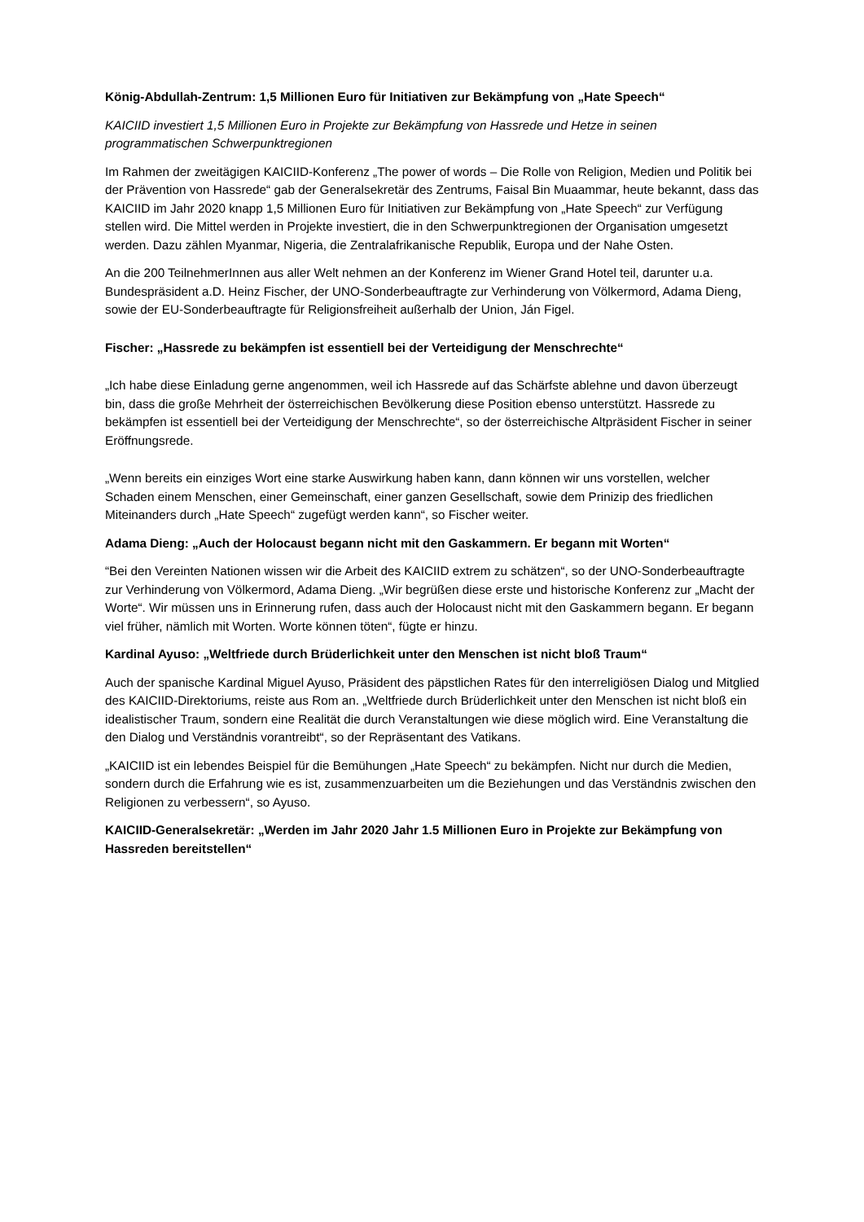König-Abdullah-Zentrum: 1,5 Millionen Euro für Initiativen zur Bekämpfung von „Hate Speech“
KAICIID investiert 1,5 Millionen Euro in Projekte zur Bekämpfung von Hassrede und Hetze in seinen programmatischen Schwerpunktregionen
Im Rahmen der zweitägigen KAICIID-Konferenz „The power of words – Die Rolle von Religion, Medien und Politik bei der Prävention von Hassrede“ gab der Generalsekretär des Zentrums, Faisal Bin Muaammar, heute bekannt, dass das KAICIID im Jahr 2020 knapp 1,5 Millionen Euro für Initiativen zur Bekämpfung von „Hate Speech“ zur Verfügung stellen wird. Die Mittel werden in Projekte investiert, die in den Schwerpunktregionen der Organisation umgesetzt werden. Dazu zählen Myanmar, Nigeria, die Zentralafrikanische Republik, Europa und der Nahe Osten.
An die 200 TeilnehmerInnen aus aller Welt nehmen an der Konferenz im Wiener Grand Hotel teil, darunter u.a. Bundespräsident a.D. Heinz Fischer, der UNO-Sonderbeauftragte zur Verhinderung von Völkermord, Adama Dieng, sowie der EU-Sonderbeauftragte für Religionsfreiheit außerhalb der Union, Ján Figel.
Fischer: „Hassrede zu bekämpfen ist essentiell bei der Verteidigung der Menschrechte“
„Ich habe diese Einladung gerne angenommen, weil ich Hassrede auf das Schärfste ablehne und davon überzeugt bin, dass die große Mehrheit der österreichischen Bevölkerung diese Position ebenso unterstützt. Hassrede zu bekämpfen ist essentiell bei der Verteidigung der Menschrechte“, so der österreichische Altpräsident Fischer in seiner Eröffnungsrede.
„Wenn bereits ein einziges Wort eine starke Auswirkung haben kann, dann können wir uns vorstellen, welcher Schaden einem Menschen, einer Gemeinschaft, einer ganzen Gesellschaft, sowie dem Prinizip des friedlichen Miteinanders durch „Hate Speech“ zugefügt werden kann“, so Fischer weiter.
Adama Dieng: „Auch der Holocaust begann nicht mit den Gaskammern. Er begann mit Worten“
“Bei den Vereinten Nationen wissen wir die Arbeit des KAICIID extrem zu schätzen“, so der UNO-Sonderbeauftragte zur Verhinderung von Völkermord, Adama Dieng. „Wir begrüßen diese erste und historische Konferenz zur „Macht der Worte“. Wir müssen uns in Erinnerung rufen, dass auch der Holocaust nicht mit den Gaskammern begann. Er begann viel früher, nämlich mit Worten. Worte können töten“, fügte er hinzu.
Kardinal Ayuso: „Weltfriede durch Brüderlichkeit unter den Menschen ist nicht bloß Traum“
Auch der spanische Kardinal Miguel Ayuso, Präsident des päpstlichen Rates für den interreligiösen Dialog und Mitglied des KAICIID-Direktoriums, reiste aus Rom an. „Weltfriede durch Brüderlichkeit unter den Menschen ist nicht bloß ein idealistischer Traum, sondern eine Realität die durch Veranstaltungen wie diese möglich wird. Eine Veranstaltung die den Dialog und Verständnis vorantreibt“, so der Repräsentant des Vatikans.
„KAICIID ist ein lebendes Beispiel für die Bemühungen „Hate Speech“ zu bekämpfen. Nicht nur durch die Medien, sondern durch die Erfahrung wie es ist, zusammenzuarbeiten um die Beziehungen und das Verständnis zwischen den Religionen zu verbessern“, so Ayuso.
KAICIID-Generalsekretär: „Werden im Jahr 2020 Jahr 1.5 Millionen Euro in Projekte zur Bekämpfung von Hassreden bereitstellen“